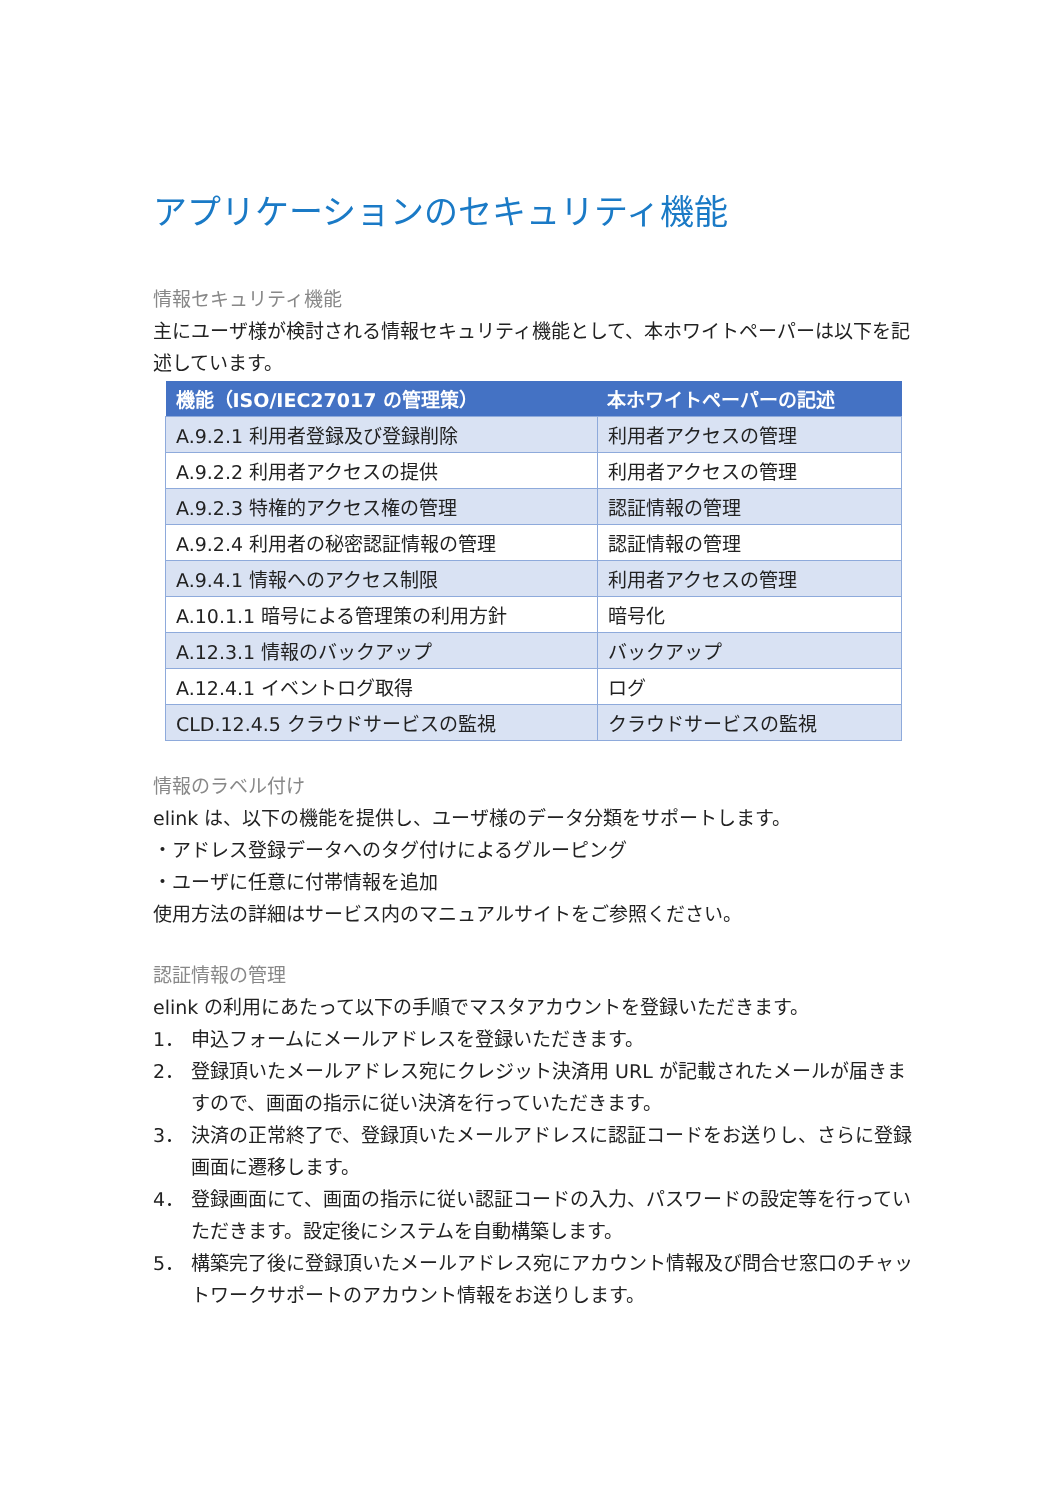アプリケーションのセキュリティ機能
情報セキュリティ機能
主にユーザ様が検討される情報セキュリティ機能として、本ホワイトペーパーは以下を記述しています。
| 機能（ISO/IEC27017 の管理策） | 本ホワイトペーパーの記述 |
| --- | --- |
| A.9.2.1 利用者登録及び登録削除 | 利用者アクセスの管理 |
| A.9.2.2 利用者アクセスの提供 | 利用者アクセスの管理 |
| A.9.2.3 特権的アクセス権の管理 | 認証情報の管理 |
| A.9.2.4 利用者の秘密認証情報の管理 | 認証情報の管理 |
| A.9.4.1 情報へのアクセス制限 | 利用者アクセスの管理 |
| A.10.1.1 暗号による管理策の利用方針 | 暗号化 |
| A.12.3.1 情報のバックアップ | バックアップ |
| A.12.4.1 イベントログ取得 | ログ |
| CLD.12.4.5 クラウドサービスの監視 | クラウドサービスの監視 |
情報のラベル付け
elink は、以下の機能を提供し、ユーザ様のデータ分類をサポートします。
・アドレス登録データへのタグ付けによるグルーピング
・ユーザに任意に付帯情報を追加
使用方法の詳細はサービス内のマニュアルサイトをご参照ください。
認証情報の管理
elink の利用にあたって以下の手順でマスタアカウントを登録いただきます。
1． 申込フォームにメールアドレスを登録いただきます。
2． 登録頂いたメールアドレス宛にクレジット決済用 URL が記載されたメールが届きますので、画面の指示に従い決済を行っていただきます。
3． 決済の正常終了で、登録頂いたメールアドレスに認証コードをお送りし、さらに登録画面に遷移します。
4． 登録画面にて、画面の指示に従い認証コードの入力、パスワードの設定等を行っていただきます。設定後にシステムを自動構築します。
5． 構築完了後に登録頂いたメールアドレス宛にアカウント情報及び問合せ窓口のチャットワークサポートのアカウント情報をお送りします。